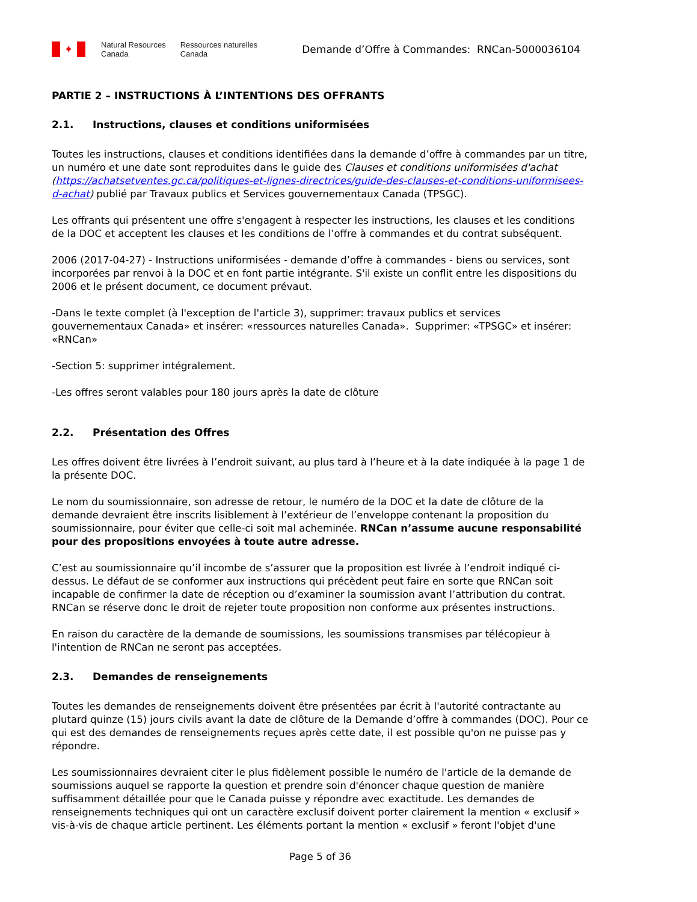✦
Natural Resources
Canada
Ressources naturelles
Canada
Demande d’Offre à Commandes: RNCan-5000036104
PARTIE 2 – INSTRUCTIONS À L’INTENTIONS DES OFFRANTS
2.1. Instructions, clauses et conditions uniformisées
Toutes les instructions, clauses et conditions identifiées dans la demande d’offre à commandes par un titre, un numéro et une date sont reproduites dans le guide des Clauses et conditions uniformisées d'achat (https://achatsetventes.gc.ca/politiques-et-lignes-directrices/guide-des-clauses-et-conditions-uniformisees-d-achat) publié par Travaux publics et Services gouvernementaux Canada (TPSGC).
Les offrants qui présentent une offre s'engagent à respecter les instructions, les clauses et les conditions de la DOC et acceptent les clauses et les conditions de l’offre à commandes et du contrat subséquent.
2006 (2017-04-27) - Instructions uniformisées - demande d’offre à commandes - biens ou services, sont incorporées par renvoi à la DOC et en font partie intégrante. S'il existe un conflit entre les dispositions du 2006 et le présent document, ce document prévaut.
-Dans le texte complet (à l'exception de l'article 3), supprimer: travaux publics et services gouvernementaux Canada» et insérer: «ressources naturelles Canada». Supprimer: «TPSGC» et insérer: «RNCan»
-Section 5: supprimer intégralement.
-Les offres seront valables pour 180 jours après la date de clôture
2.2. Présentation des Offres
Les offres doivent être livrées à l’endroit suivant, au plus tard à l’heure et à la date indiquée à la page 1 de la présente DOC.
Le nom du soumissionnaire, son adresse de retour, le numéro de la DOC et la date de clôture de la demande devraient être inscrits lisiblement à l’extérieur de l’enveloppe contenant la proposition du soumissionnaire, pour éviter que celle-ci soit mal acheminée. RNCan n’assume aucune responsabilité pour des propositions envoyées à toute autre adresse.
C’est au soumissionnaire qu’il incombe de s’assurer que la proposition est livrée à l’endroit indiqué ci-dessus. Le défaut de se conformer aux instructions qui précèdent peut faire en sorte que RNCan soit incapable de confirmer la date de réception ou d’examiner la soumission avant l’attribution du contrat. RNCan se réserve donc le droit de rejeter toute proposition non conforme aux présentes instructions.
En raison du caractère de la demande de soumissions, les soumissions transmises par télécopieur à l'intention de RNCan ne seront pas acceptées.
2.3. Demandes de renseignements
Toutes les demandes de renseignements doivent être présentées par écrit à l'autorité contractante au plutard quinze (15) jours civils avant la date de clôture de la Demande d’offre à commandes (DOC). Pour ce qui est des demandes de renseignements reçues après cette date, il est possible qu'on ne puisse pas y répondre.
Les soumissionnaires devraient citer le plus fidèlement possible le numéro de l'article de la demande de soumissions auquel se rapporte la question et prendre soin d'énoncer chaque question de manière suffisamment détaillée pour que le Canada puisse y répondre avec exactitude. Les demandes de renseignements techniques qui ont un caractère exclusif doivent porter clairement la mention « exclusif » vis-à-vis de chaque article pertinent. Les éléments portant la mention « exclusif » feront l'objet d'une
Page 5 of 36